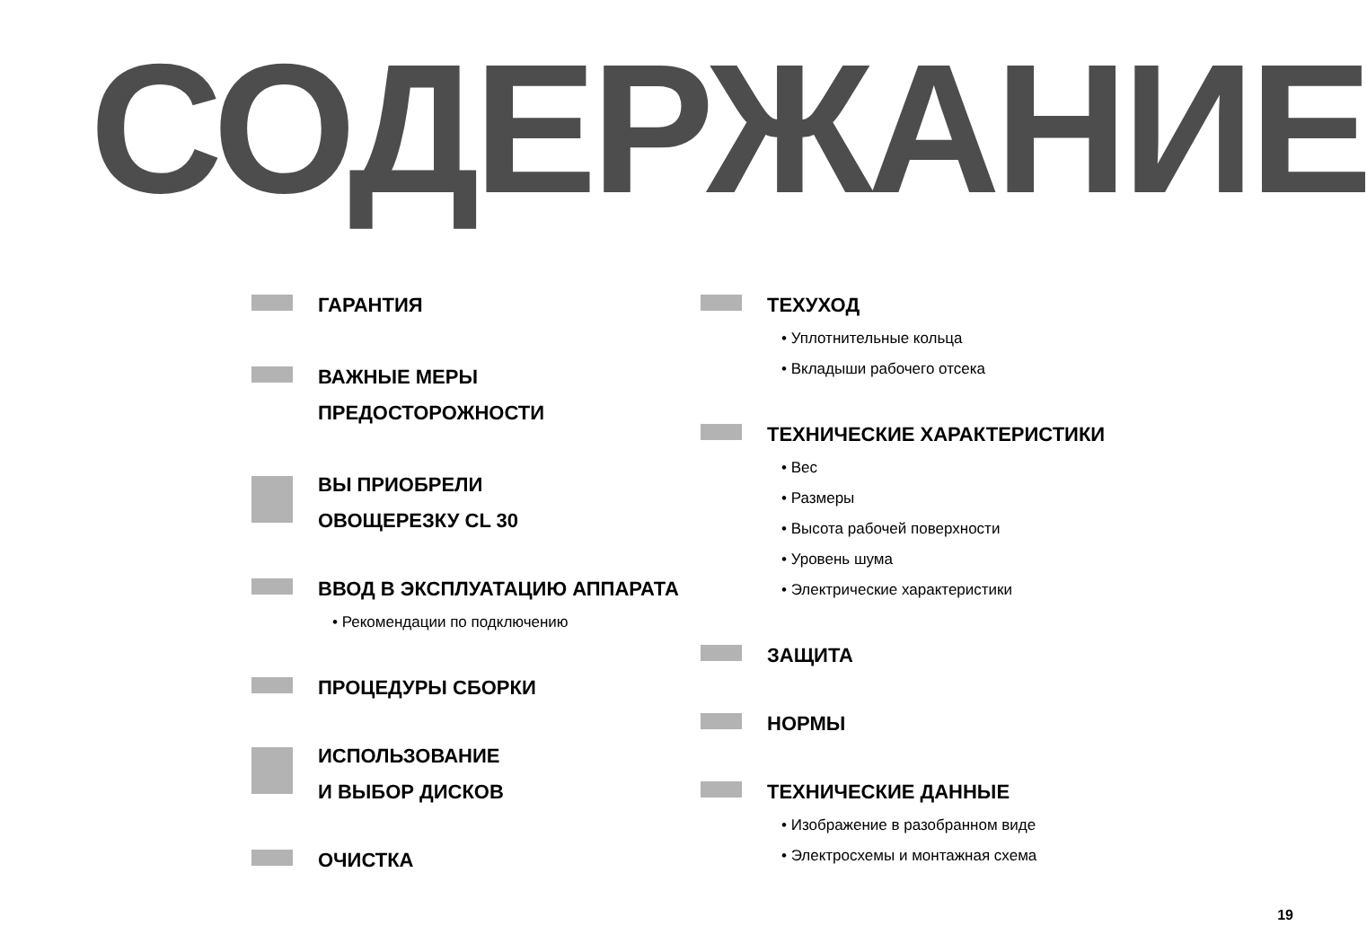СОДЕРЖАНИЕ
ГАРАНТИЯ
ВАЖНЫЕ МЕРЫ ПРЕДОСТОРОЖНОСТИ
ВЫ ПРИОБРЕЛИ
ОВОЩЕРЕЗКУ CL 30
ВВОД В ЭКСПЛУАТАЦИЮ АППАРАТА
• Рекомендации по подключению
ПРОЦЕДУРЫ СБОРКИ
ИСПОЛЬЗОВАНИЕ
И ВЫБОР ДИСКОВ
ОЧИСТКА
ТЕХУХОД
• Уплотнительные кольца
• Вкладыши рабочего отсека
ТЕХНИЧЕСКИЕ ХАРАКТЕРИСТИКИ
• Вес
• Размеры
• Высота рабочей поверхности
• Уровень шума
• Электрические характеристики
ЗАЩИТА
НОРМЫ
ТЕХНИЧЕСКИЕ ДАННЫЕ
• Изображение в разобранном виде
• Электросхемы и монтажная схема
19